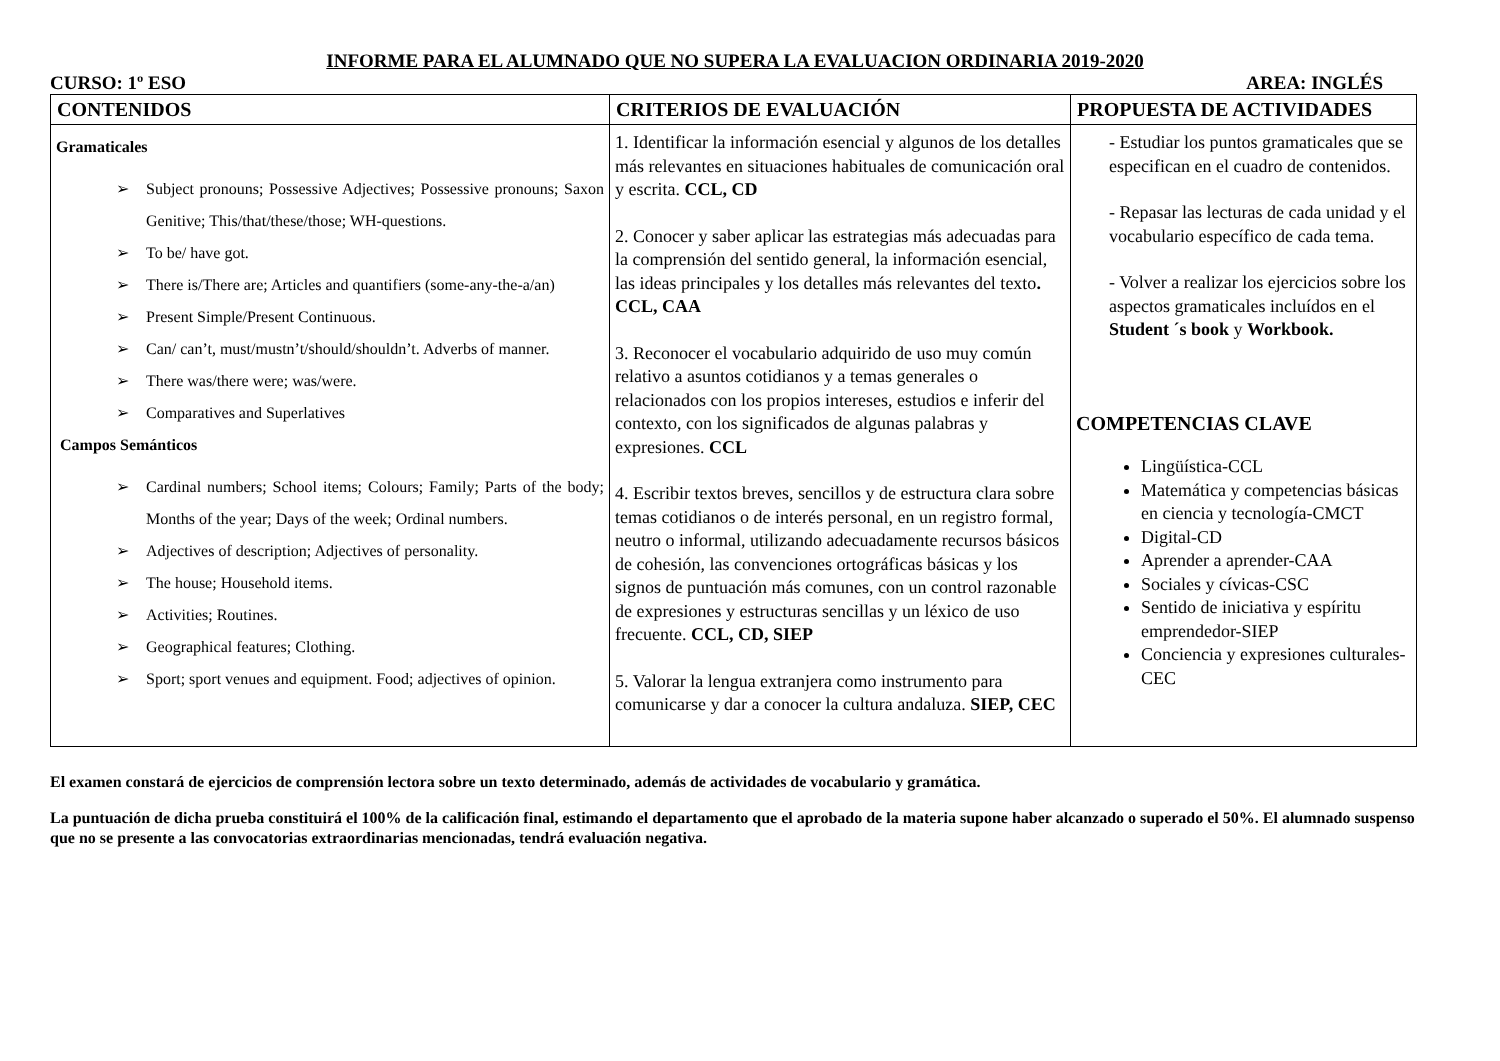INFORME PARA EL ALUMNADO QUE NO SUPERA LA EVALUACION ORDINARIA 2019-2020
CURSO: 1º ESO AREA: INGLÉS
| CONTENIDOS | CRITERIOS DE EVALUACIÓN | PROPUESTA DE ACTIVIDADES |
| --- | --- | --- |
| Gramaticales ➢ Subject pronouns; Possessive Adjectives; Possessive pronouns; Saxon Genitive; This/that/these/those; WH-questions. ➢ To be/ have got. ➢ There is/There are; Articles and quantifiers (some-any-the-a/an) ➢ Present Simple/Present Continuous. ➢ Can/ can’t, must/mustn’t/should/shouldn’t. Adverbs of manner. ➢ There was/there were; was/were. ➢ Comparatives and Superlatives Campos Semánticos ➢ Cardinal numbers; School items; Colours; Family; Parts of the body; Months of the year; Days of the week; Ordinal numbers. ➢ Adjectives of description; Adjectives of personality. ➢ The house; Household items. ➢ Activities; Routines. ➢ Geographical features; Clothing. ➢ Sport; sport venues and equipment. Food; adjectives of opinion. | 1. Identificar la información esencial y algunos de los detalles más relevantes en situaciones habituales de comunicación oral y escrita. CCL, CD 2. Conocer y saber aplicar las estrategias más adecuadas para la comprensión del sentido general, la información esencial, las ideas principales y los detalles más relevantes del texto . CCL, CAA 3. Reconocer el vocabulario adquirido de uso muy común relativo a asuntos cotidianos y a temas generales o relacionados con los propios intereses, estudios e inferir del contexto, con los significados de algunas palabras y expresiones. CCL 4. Escribir textos breves, sencillos y de estructura clara sobre temas cotidianos o de interés personal, en un registro formal, neutro o informal, utilizando adecuadamente recursos básicos de cohesión, las convenciones ortográficas básicas y los signos de puntuación más comunes, con un control razonable de expresiones y estructuras sencillas y un léxico de uso frecuente. CCL, CD, SIEP 5. Valorar la lengua extranjera como instrumento para comunicarse y dar a conocer la cultura andaluza. SIEP, CEC | - Estudiar los puntos gramaticales que se especifican en el cuadro de contenidos. - Repasar las lecturas de cada unidad y el vocabulario específico de cada tema. - Volver a realizar los ejercicios sobre los aspectos gramaticales incluídos en el Student ´s book y Workbook. COMPETENCIAS CLAVE Lingüística-CCL Matemática y competencias básicas en ciencia y tecnología-CMCT Digital-CD Aprender a aprender-CAA Sociales y cívicas-CSC Sentido de iniciativa y espíritu emprendedor-SIEP Conciencia y expresiones culturales-CEC |
El examen constará de ejercicios de comprensión lectora sobre un texto determinado, además de actividades de vocabulario y gramática.
La puntuación de dicha prueba constituirá el 100% de la calificación final, estimando el departamento que el aprobado de la materia supone haber alcanzado o superado el 50%. El alumnado suspenso que no se presente a las convocatorias extraordinarias mencionadas, tendrá evaluación negativa.